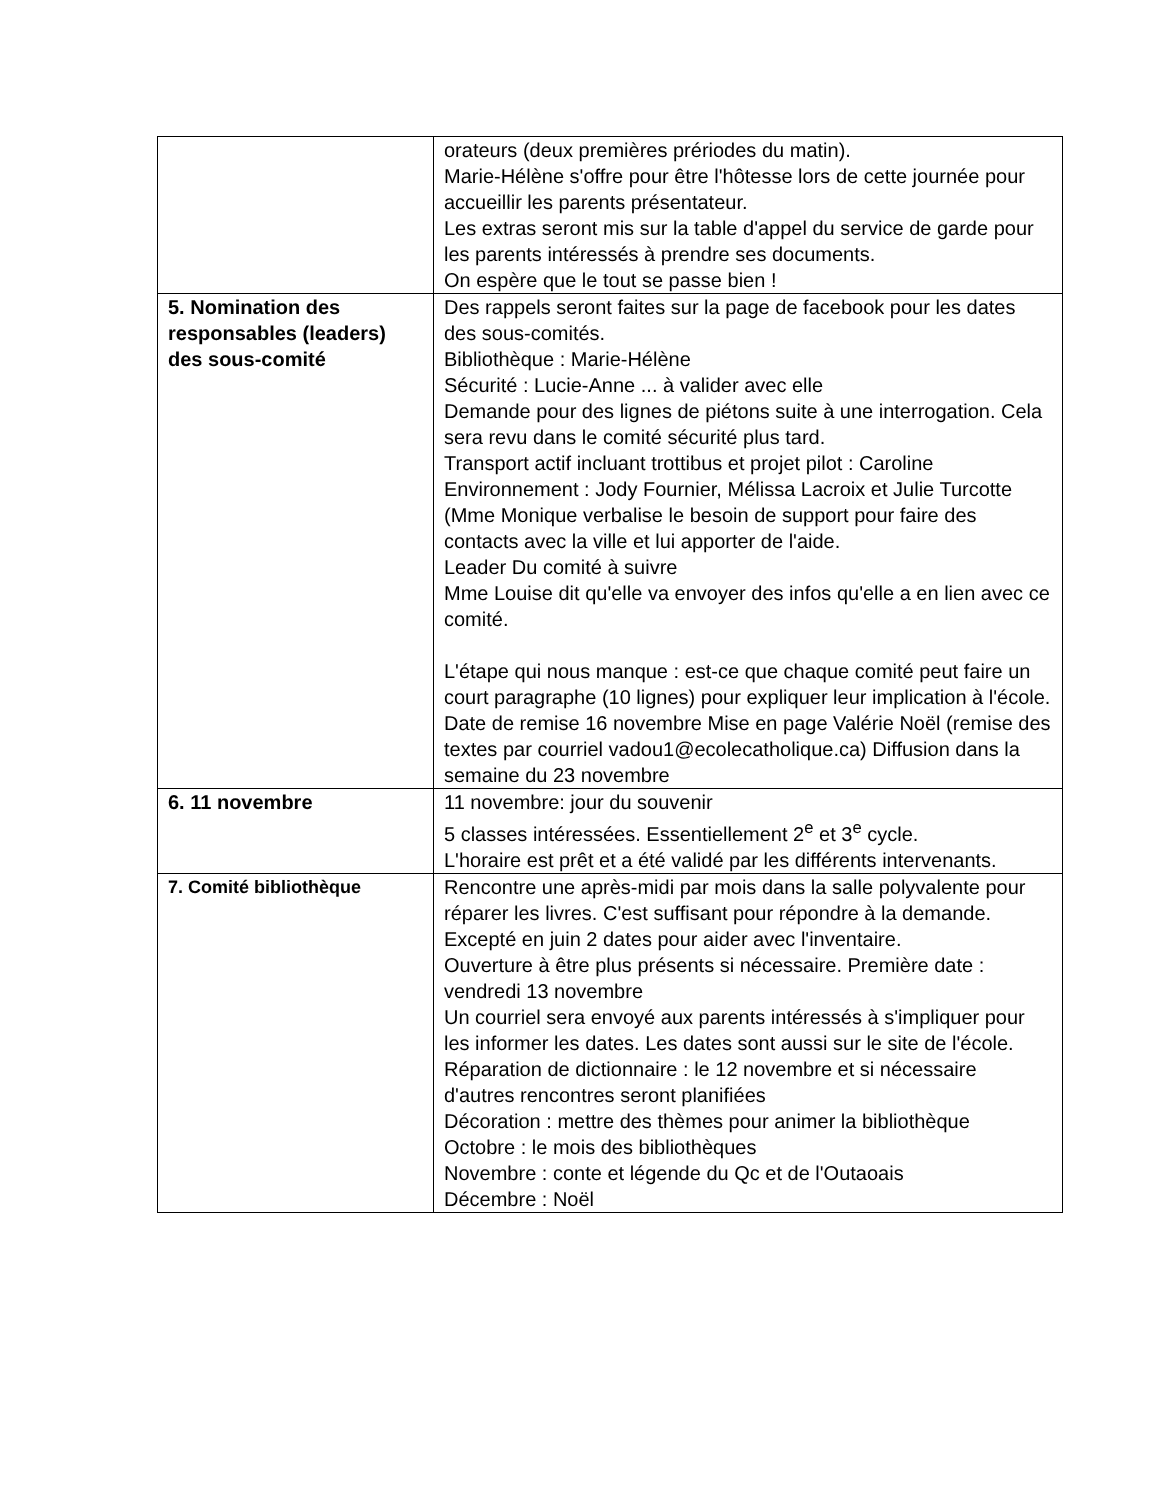| | orateurs (deux premières prériodes du matin). Marie-Hélène s'offre pour être l'hôtesse lors de cette journée pour accueillir les parents présentateur. Les extras seront mis sur la table d'appel du service de garde pour les parents intéressés à prendre ses documents. On espère que le tout se passe bien ! |
| 5. Nomination des responsables (leaders) des sous-comité | Des rappels seront faites sur la page de facebook pour les dates des sous-comités. Bibliothèque : Marie-Hélène Sécurité : Lucie-Anne ... à valider avec elle Demande pour des lignes de piétons suite à une interrogation. Cela sera revu dans le comité sécurité plus tard. Transport actif incluant trottibus et projet pilot : Caroline Environnement : Jody Fournier, Mélissa Lacroix et Julie Turcotte (Mme Monique verbalise le besoin de support pour faire des contacts avec la ville et lui apporter de l'aide. Leader Du comité à suivre Mme Louise dit qu'elle va envoyer des infos qu'elle a en lien avec ce comité. L'étape qui nous manque : est-ce que chaque comité peut faire un court paragraphe (10 lignes) pour expliquer leur implication à l'école. Date de remise 16 novembre Mise en page Valérie Noël (remise des textes par courriel vadou1@ecolecatholique.ca) Diffusion dans la semaine du 23 novembre |
| 6. 11 novembre | 11 novembre: jour du souvenir 5 classes intéressées. Essentiellement 2<sup>e</sup> et 3<sup>e</sup> cycle. L'horaire est prêt et a été validé par les différents intervenants. |
| 7. Comité bibliothèque | Rencontre une après-midi par mois dans la salle polyvalente pour réparer les livres. C'est suffisant pour répondre à la demande. Excepté en juin 2 dates pour aider avec l'inventaire. Ouverture à être plus présents si nécessaire. Première date : vendredi 13 novembre Un courriel sera envoyé aux parents intéressés à s'impliquer pour les informer les dates. Les dates sont aussi sur le site de l'école. Réparation de dictionnaire : le 12 novembre et si nécessaire d'autres rencontres seront planifiées Décoration : mettre des thèmes pour animer la bibliothèque Octobre : le mois des bibliothèques Novembre : conte et légende du Qc et de l'Outaoais Décembre : Noël |